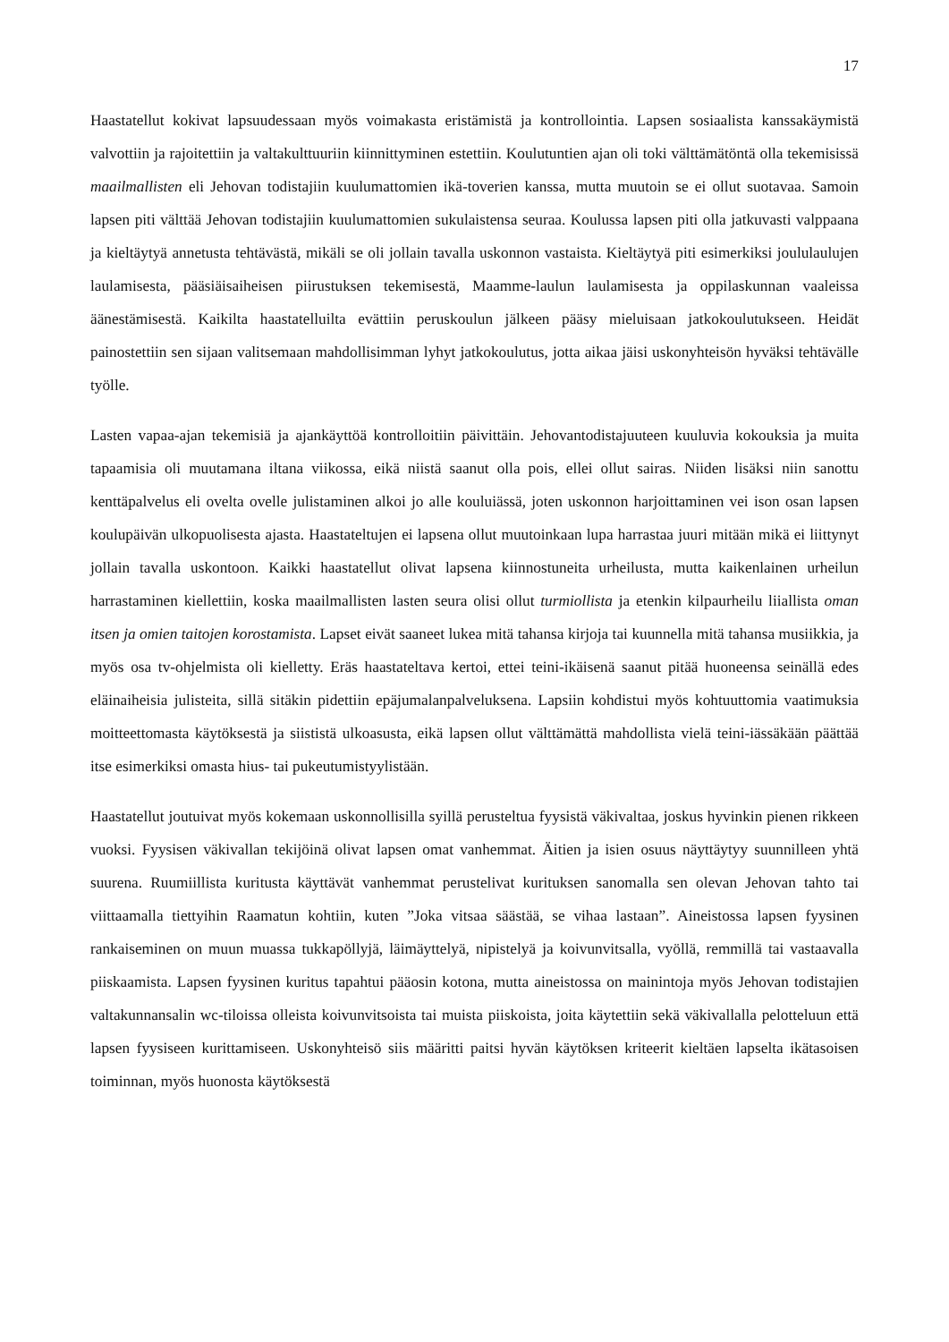17
Haastatellut kokivat lapsuudessaan myös voimakasta eristämistä ja kontrollointia. Lapsen sosiaalista kanssakäymistä valvottiin ja rajoitettiin ja valtakulttuuriin kiinnittyminen estettiin. Koulutuntien ajan oli toki välttämätöntä olla tekemisissä maailmallisten eli Jehovan todistajiin kuulumattomien ikä-toverien kanssa, mutta muutoin se ei ollut suotavaa. Samoin lapsen piti välttää Jehovan todistajiin kuulumattomien sukulaistensa seuraa. Koulussa lapsen piti olla jatkuvasti valppaana ja kieltäytyä annetusta tehtävästä, mikäli se oli jollain tavalla uskonnon vastaista. Kieltäytyä piti esimerkiksi joululaulujen laulamisesta, pääsiäisaiheisen piirustuksen tekemisestä, Maamme-laulun laulamisesta ja oppilaskunnan vaaleissa äänestämisestä. Kaikilta haastatelluilta evättiin peruskoulun jälkeen pääsy mieluisaan jatkokoulutukseen. Heidät painostettiin sen sijaan valitsemaan mahdollisimman lyhyt jatkokoulutus, jotta aikaa jäisi uskonyhteisön hyväksi tehtävälle työlle.
Lasten vapaa-ajan tekemisiä ja ajankäyttöä kontrolloitiin päivittäin. Jehovantodistajuuteen kuuluvia kokouksia ja muita tapaamisia oli muutamana iltana viikossa, eikä niistä saanut olla pois, ellei ollut sairas. Niiden lisäksi niin sanottu kenttäpalvelus eli ovelta ovelle julistaminen alkoi jo alle kouluiässä, joten uskonnon harjoittaminen vei ison osan lapsen koulupäivän ulkopuolisesta ajasta. Haastateltujen ei lapsena ollut muutoinkaan lupa harrastaa juuri mitään mikä ei liittynyt jollain tavalla uskontoon. Kaikki haastatellut olivat lapsena kiinnostuneita urheilusta, mutta kaikenlainen urheilun harrastaminen kiellettiin, koska maailmallisten lasten seura olisi ollut turmiollista ja etenkin kilpaurheilu liiallista oman itsen ja omien taitojen korostamista. Lapset eivät saaneet lukea mitä tahansa kirjoja tai kuunnella mitä tahansa musiikkia, ja myös osa tv-ohjelmista oli kielletty. Eräs haastateltava kertoi, ettei teini-ikäisenä saanut pitää huoneensa seinällä edes eläinaiheisia julisteita, sillä sitäkin pidettiin epäjumalanpalveluksena. Lapsiin kohdistui myös kohtuuttomia vaatimuksia moitteettomasta käytöksestä ja siististä ulkoasusta, eikä lapsen ollut välttämättä mahdollista vielä teini-iässäkään päättää itse esimerkiksi omasta hius- tai pukeutumistyylistään.
Haastatellut joutuivat myös kokemaan uskonnollisilla syillä perusteltua fyysistä väkivaltaa, joskus hyvinkin pienen rikkeen vuoksi. Fyysisen väkivallan tekijöinä olivat lapsen omat vanhemmat. Äitien ja isien osuus näyttäytyy suunnilleen yhtä suurena. Ruumiillista kuritusta käyttävät vanhemmat perustelivat kurituksen sanomalla sen olevan Jehovan tahto tai viittaamalla tiettyihin Raamatun kohtiin, kuten ”Joka vitsaa säästää, se vihaa lastaan”. Aineistossa lapsen fyysinen rankaiseminen on muun muassa tukkapöllyjä, läimäyttelyä, nipistelyä ja koivunvitsalla, vyöllä, remmillä tai vastaavalla piiskaamista. Lapsen fyysinen kuritus tapahtui pääosin kotona, mutta aineistossa on mainintoja myös Jehovan todistajien valtakunnansalin wc-tiloissa olleista koivunvitsoista tai muista piiskoista, joita käytettiin sekä väkivallalla pelotteluun että lapsen fyysiseen kurittamiseen. Uskonyhteisö siis määritti paitsi hyvän käytöksen kriteerit kieltäen lapselta ikätasoisen toiminnan, myös huonosta käytöksestä